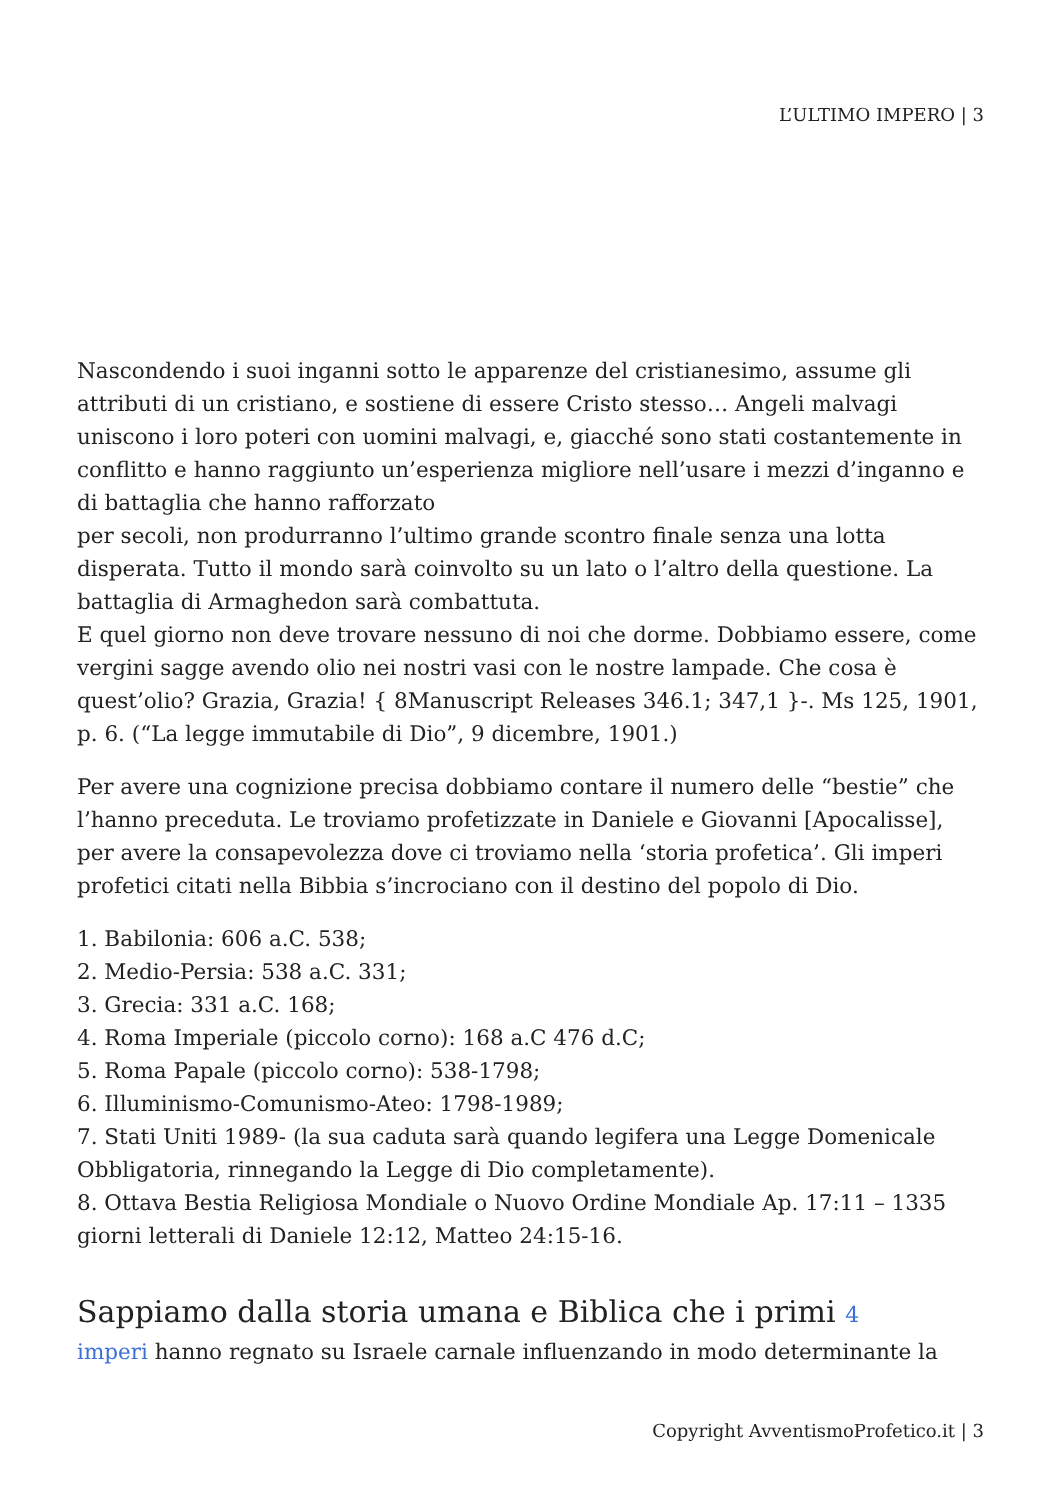L’ULTIMO IMPERO | 3
Nascondendo i suoi inganni sotto le apparenze del cristianesimo, assume gli attributi di un cristiano, e sostiene di essere Cristo stesso… Angeli malvagi uniscono i loro poteri con uomini malvagi, e, giacché sono stati costantemente in conflitto e hanno raggiunto un’esperienza migliore nell’usare i mezzi d’inganno e di battaglia che hanno rafforzato
per secoli, non produrranno l’ultimo grande scontro finale senza una lotta disperata. Tutto il mondo sarà coinvolto su un lato o l’altro della questione. La battaglia di Armaghedon sarà combattuta.
E quel giorno non deve trovare nessuno di noi che dorme. Dobbiamo essere, come vergini sagge avendo olio nei nostri vasi con le nostre lampade. Che cosa è quest’olio? Grazia, Grazia! { 8Manuscript Releases 346.1; 347,1 }-. Ms 125, 1901, p. 6. (“La legge immutabile di Dio”, 9 dicembre, 1901.)
Per avere una cognizione precisa dobbiamo contare il numero delle “bestie” che l’hanno preceduta. Le troviamo profetizzate in Daniele e Giovanni [Apocalisse], per avere la consapevolezza dove ci troviamo nella ‘storia profetica’. Gli imperi profetici citati nella Bibbia s’incrociano con il destino del popolo di Dio.
1. Babilonia: 606 a.C. 538;
2. Medio-Persia: 538 a.C. 331;
3. Grecia: 331 a.C. 168;
4. Roma Imperiale (piccolo corno): 168 a.C 476 d.C;
5. Roma Papale (piccolo corno): 538-1798;
6. Illuminismo-Comunismo-Ateo: 1798-1989;
7. Stati Uniti 1989- (la sua caduta sarà quando legifera una Legge Domenicale Obbligatoria, rinnegando la Legge di Dio completamente).
8. Ottava Bestia Religiosa Mondiale o Nuovo Ordine Mondiale Ap. 17:11 – 1335 giorni letterali di Daniele 12:12, Matteo 24:15-16.
Sappiamo dalla storia umana e Biblica che i primi 4
imperi hanno regnato su Israele carnale influenzando in modo determinante la
Copyright AvventismoProfetico.it | 3